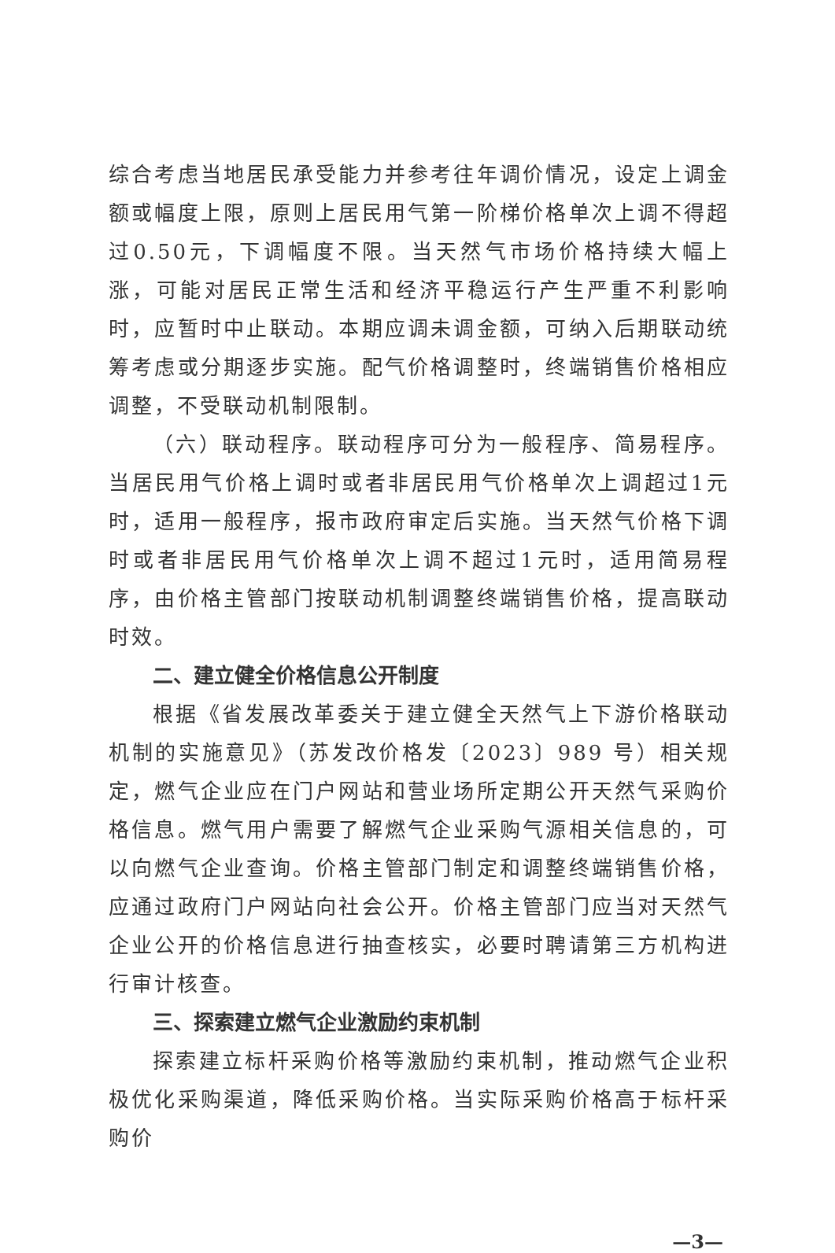综合考虑当地居民承受能力并参考往年调价情况，设定上调金额或幅度上限，原则上居民用气第一阶梯价格单次上调不得超过0.50元，下调幅度不限。当天然气市场价格持续大幅上涨，可能对居民正常生活和经济平稳运行产生严重不利影响时，应暂时中止联动。本期应调未调金额，可纳入后期联动统筹考虑或分期逐步实施。配气价格调整时，终端销售价格相应调整，不受联动机制限制。
（六）联动程序。联动程序可分为一般程序、简易程序。当居民用气价格上调时或者非居民用气价格单次上调超过1元时，适用一般程序，报市政府审定后实施。当天然气价格下调时或者非居民用气价格单次上调不超过1元时，适用简易程序，由价格主管部门按联动机制调整终端销售价格，提高联动时效。
二、建立健全价格信息公开制度
根据《省发展改革委关于建立健全天然气上下游价格联动机制的实施意见》（苏发改价格发〔2023〕989 号）相关规定，燃气企业应在门户网站和营业场所定期公开天然气采购价格信息。燃气用户需要了解燃气企业采购气源相关信息的，可以向燃气企业查询。价格主管部门制定和调整终端销售价格，应通过政府门户网站向社会公开。价格主管部门应当对天然气企业公开的价格信息进行抽查核实，必要时聘请第三方机构进行审计核查。
三、探索建立燃气企业激励约束机制
探索建立标杆采购价格等激励约束机制，推动燃气企业积极优化采购渠道，降低采购价格。当实际采购价格高于标杆采购价
—3—